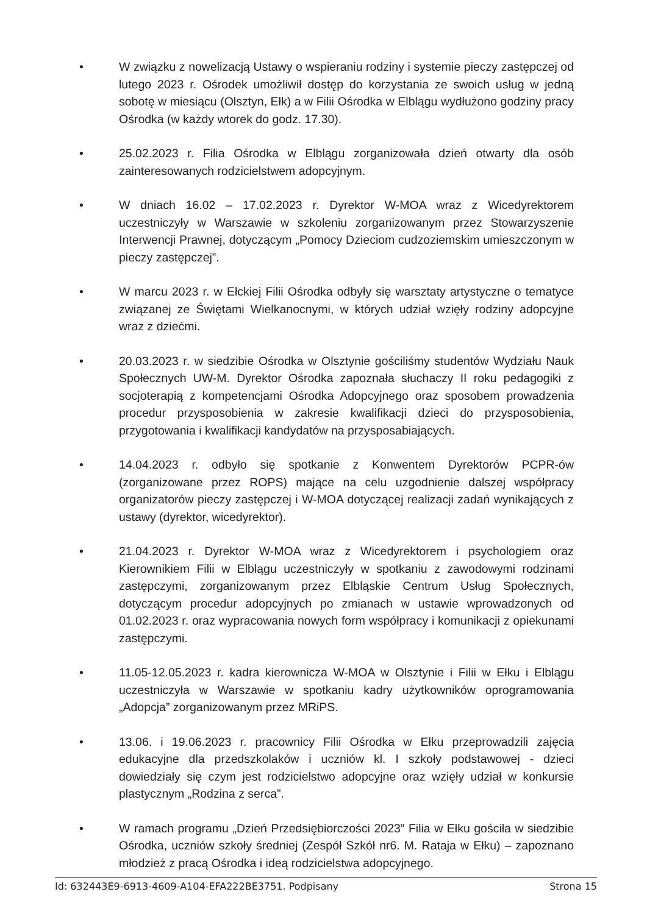• W związku z nowelizacją Ustawy o wspieraniu rodziny i systemie pieczy zastępczej od lutego 2023 r. Ośrodek umożliwił dostęp do korzystania ze swoich usług w jedną sobotę w miesiącu (Olsztyn, Ełk) a w Filii Ośrodka w Elblągu wydłużono godziny pracy Ośrodka (w każdy wtorek do godz. 17.30).
• 25.02.2023 r. Filia Ośrodka w Elblągu zorganizowała dzień otwarty dla osób zainteresowanych rodzicielstwem adopcyjnym.
• W dniach 16.02 – 17.02.2023 r. Dyrektor W-MOA wraz z Wicedyrektorem uczestniczyły w Warszawie w szkoleniu zorganizowanym przez Stowarzyszenie Interwencji Prawnej, dotyczącym „Pomocy Dzieciom cudzoziemskim umieszczonym w pieczy zastępczej”.
• W marcu 2023 r. w Ełckiej Filii Ośrodka odbyły się warsztaty artystyczne o tematyce związanej ze Świętami Wielkanocnymi, w których udział wzięły rodziny adopcyjne wraz z dziećmi.
• 20.03.2023 r. w siedzibie Ośrodka w Olsztynie gościliśmy studentów Wydziału Nauk Społecznych UW-M. Dyrektor Ośrodka zapoznała słuchaczy II roku pedagogiki z socjoterapią z kompetencjami Ośrodka Adopcyjnego oraz sposobem prowadzenia procedur przysposobienia w zakresie kwalifikacji dzieci do przysposobienia, przygotowania i kwalifikacji kandydatów na przysposabiających.
• 14.04.2023 r. odbyło się spotkanie z Konwentem Dyrektorów PCPR-ów (zorganizowane przez ROPS) mające na celu uzgodnienie dalszej współpracy organizatorów pieczy zastępczej i W-MOA dotyczącej realizacji zadań wynikających z ustawy (dyrektor, wicedyrektor).
• 21.04.2023 r. Dyrektor W-MOA wraz z Wicedyrektorem i psychologiem oraz Kierownikiem Filii w Elblągu uczestniczyły w spotkaniu z zawodowymi rodzinami zastępczymi, zorganizowanym przez Elbląskie Centrum Usług Społecznych, dotyczącym procedur adopcyjnych po zmianach w ustawie wprowadzonych od 01.02.2023 r. oraz wypracowania nowych form współpracy i komunikacji z opiekunami zastępczymi.
• 11.05-12.05.2023 r. kadra kierownicza W-MOA w Olsztynie i Filii w Ełku i Elblągu uczestniczyła w Warszawie w spotkaniu kadry użytkowników oprogramowania „Adopcja” zorganizowanym przez MRiPS.
• 13.06. i 19.06.2023 r. pracownicy Filii Ośrodka w Ełku przeprowadzili zajęcia edukacyjne dla przedszkolaków i uczniów kl. I szkoły podstawowej - dzieci dowiedziały się czym jest rodzicielstwo adopcyjne oraz wzięły udział w konkursie plastycznym „Rodzina z serca”.
• W ramach programu „Dzień Przedsiębiorczości 2023” Filia w Ełku gościła w siedzibie Ośrodka, uczniów szkoły średniej (Zespół Szkół nr6. M. Rataja w Ełku) – zapoznano młodzież z pracą Ośrodka i ideą rodzicielstwa adopcyjnego.
Id: 632443E9-6913-4609-A104-EFA222BE3751. Podpisany Strona 15